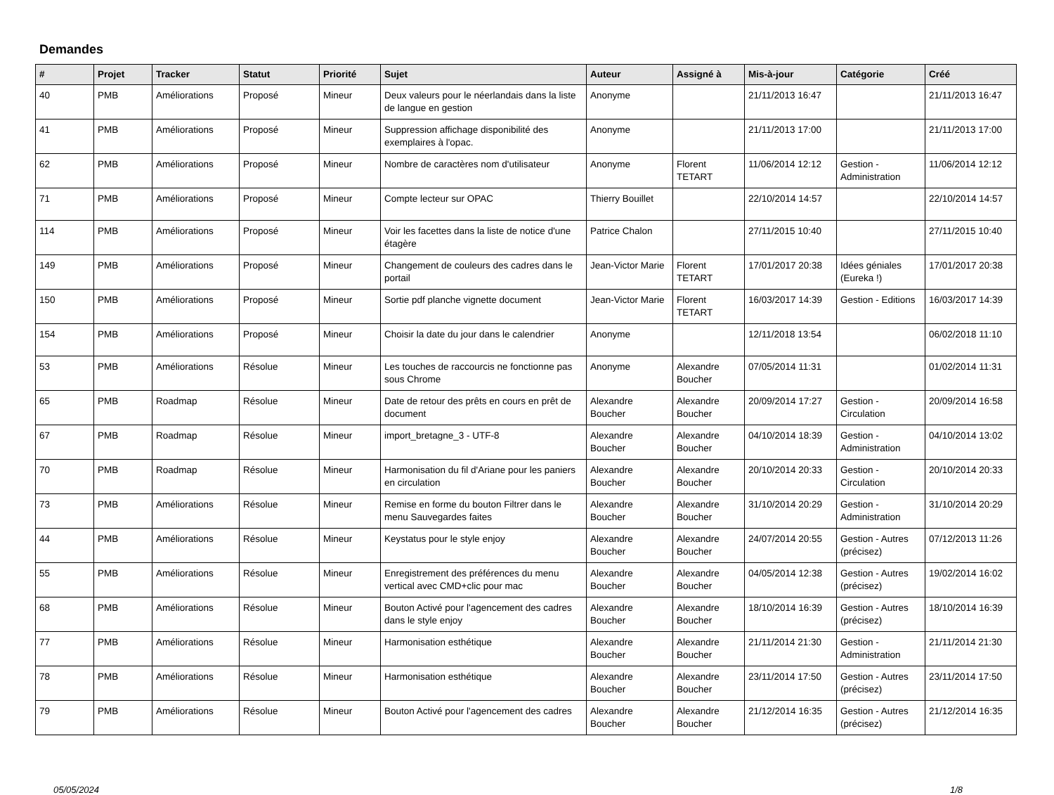Demandes
| # | Projet | Tracker | Statut | Priorité | Sujet | Auteur | Assigné à | Mis-à-jour | Catégorie | Créé |
| --- | --- | --- | --- | --- | --- | --- | --- | --- | --- | --- |
| 40 | PMB | Améliorations | Proposé | Mineur | Deux valeurs pour le néerlandais dans la liste de langue en gestion | Anonyme | | 21/11/2013 16:47 | | 21/11/2013 16:47 |
| 41 | PMB | Améliorations | Proposé | Mineur | Suppression affichage disponibilité des exemplaires à l'opac. | Anonyme | | 21/11/2013 17:00 | | 21/11/2013 17:00 |
| 62 | PMB | Améliorations | Proposé | Mineur | Nombre de caractères nom d'utilisateur | Anonyme | Florent TETART | 11/06/2014 12:12 | Gestion - Administration | 11/06/2014 12:12 |
| 71 | PMB | Améliorations | Proposé | Mineur | Compte lecteur sur OPAC | Thierry Bouillet | | 22/10/2014 14:57 | | 22/10/2014 14:57 |
| 114 | PMB | Améliorations | Proposé | Mineur | Voir les facettes dans la liste de notice d'une étagère | Patrice Chalon | | 27/11/2015 10:40 | | 27/11/2015 10:40 |
| 149 | PMB | Améliorations | Proposé | Mineur | Changement de couleurs des cadres dans le portail | Jean-Victor Marie | Florent TETART | 17/01/2017 20:38 | Idées géniales (Eureka !) | 17/01/2017 20:38 |
| 150 | PMB | Améliorations | Proposé | Mineur | Sortie pdf planche vignette document | Jean-Victor Marie | Florent TETART | 16/03/2017 14:39 | Gestion - Editions | 16/03/2017 14:39 |
| 154 | PMB | Améliorations | Proposé | Mineur | Choisir la date du jour dans le calendrier | Anonyme | | 12/11/2018 13:54 | | 06/02/2018 11:10 |
| 53 | PMB | Améliorations | Résolue | Mineur | Les touches de raccourcis ne fonctionne pas sous Chrome | Anonyme | Alexandre Boucher | 07/05/2014 11:31 | | 01/02/2014 11:31 |
| 65 | PMB | Roadmap | Résolue | Mineur | Date de retour des prêts en cours en prêt de document | Alexandre Boucher | Alexandre Boucher | 20/09/2014 17:27 | Gestion - Circulation | 20/09/2014 16:58 |
| 67 | PMB | Roadmap | Résolue | Mineur | import_bretagne_3 - UTF-8 | Alexandre Boucher | Alexandre Boucher | 04/10/2014 18:39 | Gestion - Administration | 04/10/2014 13:02 |
| 70 | PMB | Roadmap | Résolue | Mineur | Harmonisation du fil d'Ariane pour les paniers en circulation | Alexandre Boucher | Alexandre Boucher | 20/10/2014 20:33 | Gestion - Circulation | 20/10/2014 20:33 |
| 73 | PMB | Améliorations | Résolue | Mineur | Remise en forme du bouton Filtrer dans le menu Sauvegardes faites | Alexandre Boucher | Alexandre Boucher | 31/10/2014 20:29 | Gestion - Administration | 31/10/2014 20:29 |
| 44 | PMB | Améliorations | Résolue | Mineur | Keystatus pour le style enjoy | Alexandre Boucher | Alexandre Boucher | 24/07/2014 20:55 | Gestion - Autres (précisez) | 07/12/2013 11:26 |
| 55 | PMB | Améliorations | Résolue | Mineur | Enregistrement des préférences du menu vertical avec CMD+clic pour mac | Alexandre Boucher | Alexandre Boucher | 04/05/2014 12:38 | Gestion - Autres (précisez) | 19/02/2014 16:02 |
| 68 | PMB | Améliorations | Résolue | Mineur | Bouton Activé pour l'agencement des cadres dans le style enjoy | Alexandre Boucher | Alexandre Boucher | 18/10/2014 16:39 | Gestion - Autres (précisez) | 18/10/2014 16:39 |
| 77 | PMB | Améliorations | Résolue | Mineur | Harmonisation esthétique | Alexandre Boucher | Alexandre Boucher | 21/11/2014 21:30 | Gestion - Administration | 21/11/2014 21:30 |
| 78 | PMB | Améliorations | Résolue | Mineur | Harmonisation esthétique | Alexandre Boucher | Alexandre Boucher | 23/11/2014 17:50 | Gestion - Autres (précisez) | 23/11/2014 17:50 |
| 79 | PMB | Améliorations | Résolue | Mineur | Bouton Activé pour l'agencement des cadres | Alexandre Boucher | Alexandre Boucher | 21/12/2014 16:35 | Gestion - Autres (précisez) | 21/12/2014 16:35 |
05/05/2024 1/8